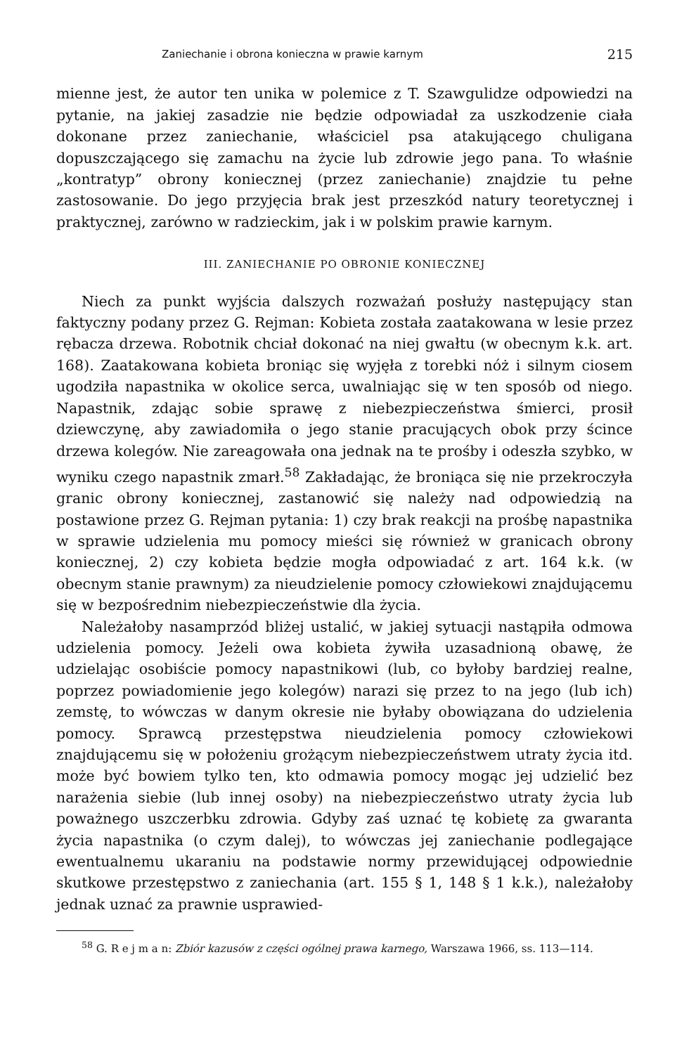Zaniechanie i obrona konieczna w prawie karnym 215
mienne jest, że autor ten unika w polemice z T. Szawgulidze odpowiedzi na pytanie, na jakiej zasadzie nie będzie odpowiadał za uszkodzenie ciała dokonane przez zaniechanie, właściciel psa atakującego chuligana dopuszczającego się zamachu na życie lub zdrowie jego pana. To właśnie „kontratyp” obrony koniecznej (przez zaniechanie) znajdzie tu pełne zastosowanie. Do jego przyjęcia brak jest przeszkód natury teoretycznej i praktycznej, zarówno w radzieckim, jak i w polskim prawie karnym.
III. ZANIECHANIE PO OBRONIE KONIECZNEJ
Niech za punkt wyjścia dalszych rozważań posłuży następujący stan faktyczny podany przez G. Rejman: Kobieta została zaatakowana w lesie przez rębacza drzewa. Robotnik chciał dokonać na niej gwałtu (w obecnym k.k. art. 168). Zaatakowana kobieta broniąc się wyjęła z torebki nóż i silnym ciosem ugodziła napastnika w okolice serca, uwalniając się w ten sposób od niego. Napastnik, zdając sobie sprawę z niebezpieczeństwa śmierci, prosił dziewczynę, aby zawiadomiła o jego stanie pracujących obok przy ścince drzewa kolegów. Nie zareagowała ona jednak na te prośby i odeszła szybko, w wyniku czego napastnik zmarł.<sup>58</sup> Zakładając, że broniąca się nie przekroczyła granic obrony koniecznej, zastanowić się należy nad odpowiedzią na postawione przez G. Rejman pytania: 1) czy brak reakcji na prośbę napastnika w sprawie udzielenia mu pomocy mieści się również w granicach obrony koniecznej, 2) czy kobieta będzie mogła odpowiadać z art. 164 k.k. (w obecnym stanie prawnym) za nieudzielenie pomocy człowiekowi znajdującemu się w bezpośrednim niebezpieczeństwie dla życia.
Należałoby nasamprzód bliżej ustalić, w jakiej sytuacji nastąpiła odmowa udzielenia pomocy. Jeżeli owa kobieta żywiła uzasadnioną obawę, że udzielając osobiście pomocy napastnikowi (lub, co byłoby bardziej realne, poprzez powiadomienie jego kolegów) narazi się przez to na jego (lub ich) zemstę, to wówczas w danym okresie nie byłaby obowiązana do udzielenia pomocy. Sprawcą przestępstwa nieudzielenia pomocy człowiekowi znajdującemu się w położeniu grożącym niebezpieczeństwem utraty życia itd. może być bowiem tylko ten, kto odmawia pomocy mogąc jej udzielić bez narażenia siebie (lub innej osoby) na niebezpieczeństwo utraty życia lub poważnego uszczerbku zdrowia. Gdyby zaś uznać tę kobietę za gwaranta życia napastnika (o czym dalej), to wówczas jej zaniechanie podlegające ewentualnemu ukaraniu na podstawie normy przewidującej odpowiednie skutkowe przestępstwo z zaniechania (art. 155 § 1, 148 § 1 k.k.), należałoby jednak uznać za prawnie usprawied-
<sup>58</sup> G. R e j m a n: Zbiór kazusów z części ogólnej prawa karnego, Warszawa 1966, ss. 113—114.